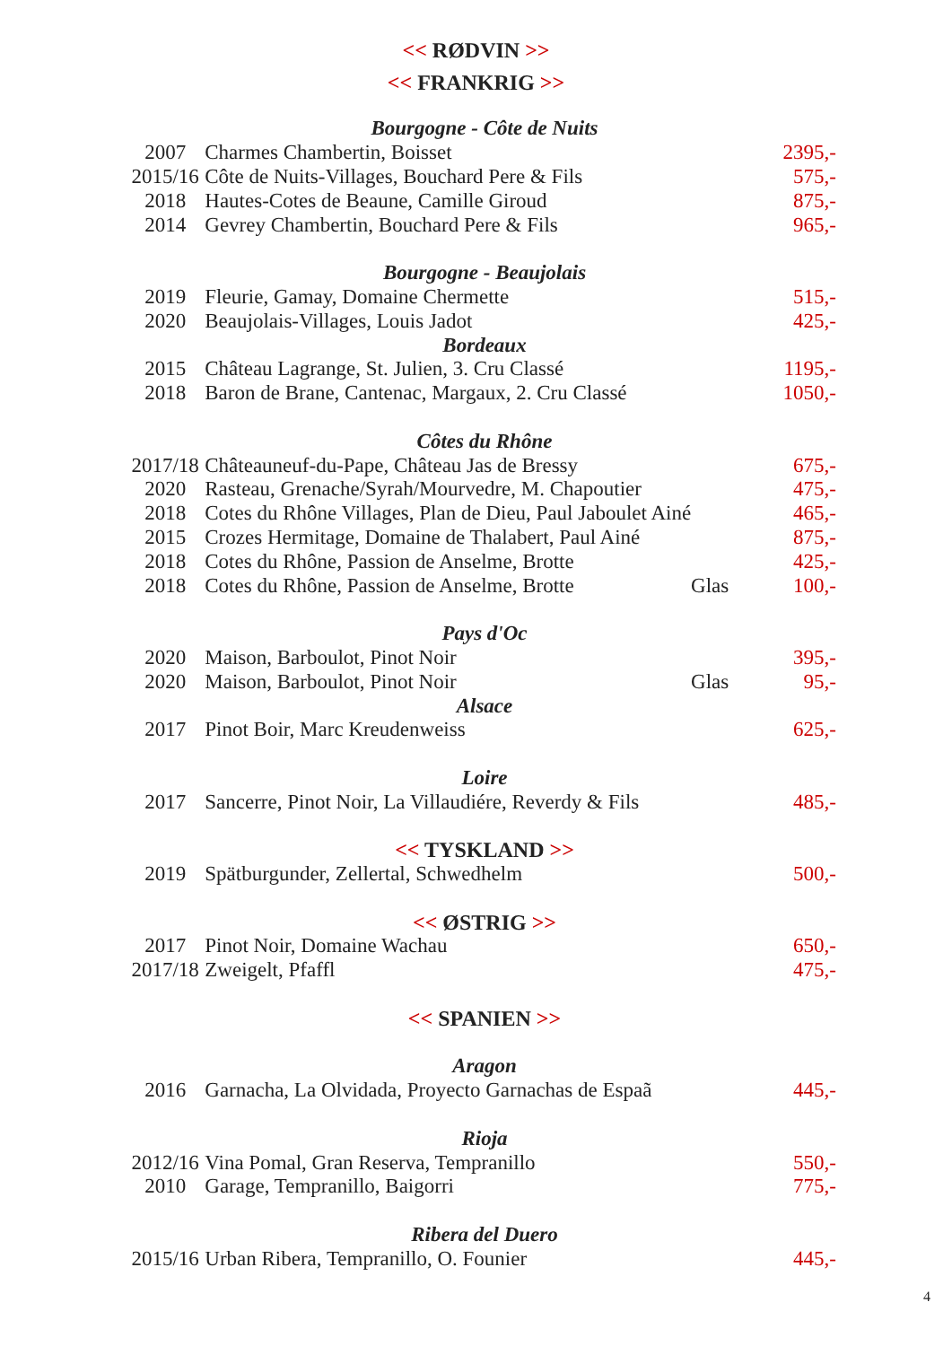<< RØDVIN >>
<< FRANKRIG >>
| Bourgogne - Côte de Nuits | | | |
| 2007 | Charmes Chambertin, Boisset | | 2395,- |
| 2015/16 | Côte de Nuits-Villages, Bouchard Pere & Fils | | 575,- |
| 2018 | Hautes-Cotes de Beaune, Camille Giroud | | 875,- |
| 2014 | Gevrey Chambertin, Bouchard Pere & Fils | | 965,- |
| Bourgogne - Beaujolais | | | |
| 2019 | Fleurie, Gamay, Domaine Chermette | | 515,- |
| 2020 | Beaujolais-Villages, Louis Jadot | | 425,- |
| Bordeaux | | | |
| 2015 | Château Lagrange, St. Julien, 3. Cru Classé | | 1195,- |
| 2018 | Baron de Brane, Cantenac, Margaux, 2. Cru Classé | | 1050,- |
| Côtes du Rhône | | | |
| 2017/18 | Châteauneuf-du-Pape, Château Jas de Bressy | | 675,- |
| 2020 | Rasteau, Grenache/Syrah/Mourvedre, M. Chapoutier | | 475,- |
| 2018 | Cotes du Rhône Villages, Plan de Dieu, Paul Jaboulet Ainé | | 465,- |
| 2015 | Crozes Hermitage, Domaine de Thalabert, Paul Ainé | | 875,- |
| 2018 | Cotes du Rhône, Passion de Anselme, Brotte | | 425,- |
| 2018 | Cotes du Rhône, Passion de Anselme, Brotte | Glas | 100,- |
| Pays d'Oc | | | |
| 2020 | Maison, Barboulot, Pinot Noir | | 395,- |
| 2020 | Maison, Barboulot, Pinot Noir | Glas | 95,- |
| Alsace | | | |
| 2017 | Pinot Boir, Marc Kreudenweiss | | 625,- |
| Loire | | | |
| 2017 | Sancerre, Pinot Noir, La Villaudiére, Reverdy & Fils | | 485,- |
| << TYSKLAND >> | | | |
| 2019 | Spätburgunder, Zellertal, Schwedhelm | | 500,- |
| << ØSTRIG >> | | | |
| 2017 | Pinot Noir, Domaine Wachau | | 650,- |
| 2017/18 | Zweigelt, Pfaffl | | 475,- |
| << SPANIEN >> | | | |
| Aragon | | | |
| 2016 | Garnacha, La Olvidada, Proyecto Garnachas de Espaã | | 445,- |
| Rioja | | | |
| 2012/16 | Vina Pomal, Gran Reserva, Tempranillo | | 550,- |
| 2010 | Garage, Tempranillo, Baigorri | | 775,- |
| Ribera del Duero | | | |
| 2015/16 | Urban Ribera, Tempranillo, O. Founier | | 445,- |
4